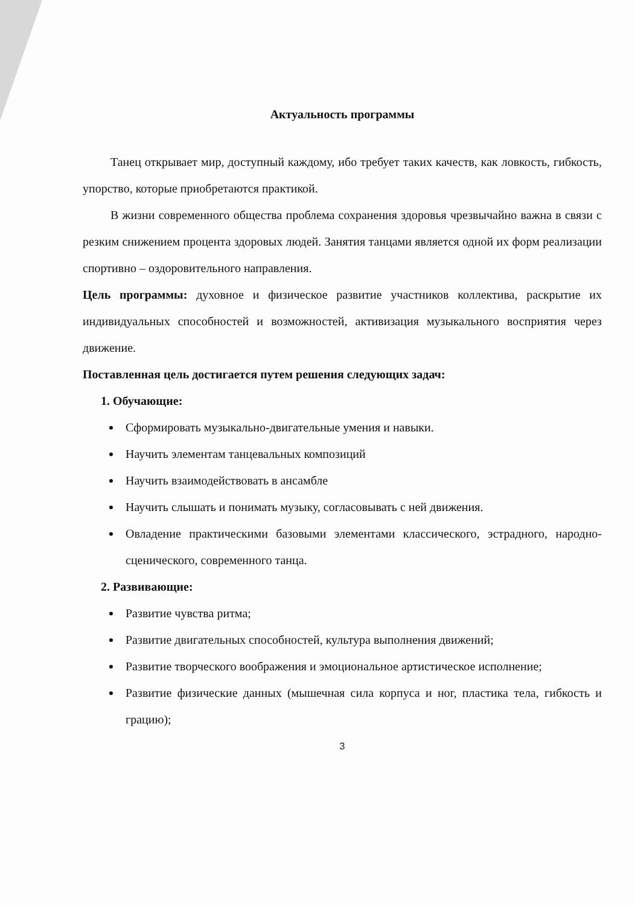Актуальность программы
Танец открывает мир, доступный каждому, ибо требует таких качеств, как ловкость, гибкость, упорство, которые приобретаются практикой.
В жизни современного общества проблема сохранения здоровья чрезвычайно важна в связи с резким снижением процента здоровых людей. Занятия танцами является одной их форм реализации спортивно – оздоровительного направления.
Цель программы: духовное и физическое развитие участников коллектива, раскрытие их индивидуальных способностей и возможностей, активизация музыкального восприятия через движение.
Поставленная цель достигается путем решения следующих задач:
1. Обучающие:
Сформировать музыкально-двигательные умения и навыки.
Научить элементам танцевальных композиций
Научить взаимодействовать в ансамбле
Научить слышать и понимать музыку, согласовывать с ней движения.
Овладение практическими базовыми элементами классического, эстрадного, народно-сценического, современного танца.
2. Развивающие:
Развитие чувства ритма;
Развитие двигательных способностей, культура выполнения движений;
Развитие творческого воображения и эмоциональное артистическое исполнение;
Развитие физические данных (мышечная сила корпуса и ног, пластика тела, гибкость и грацию);
3